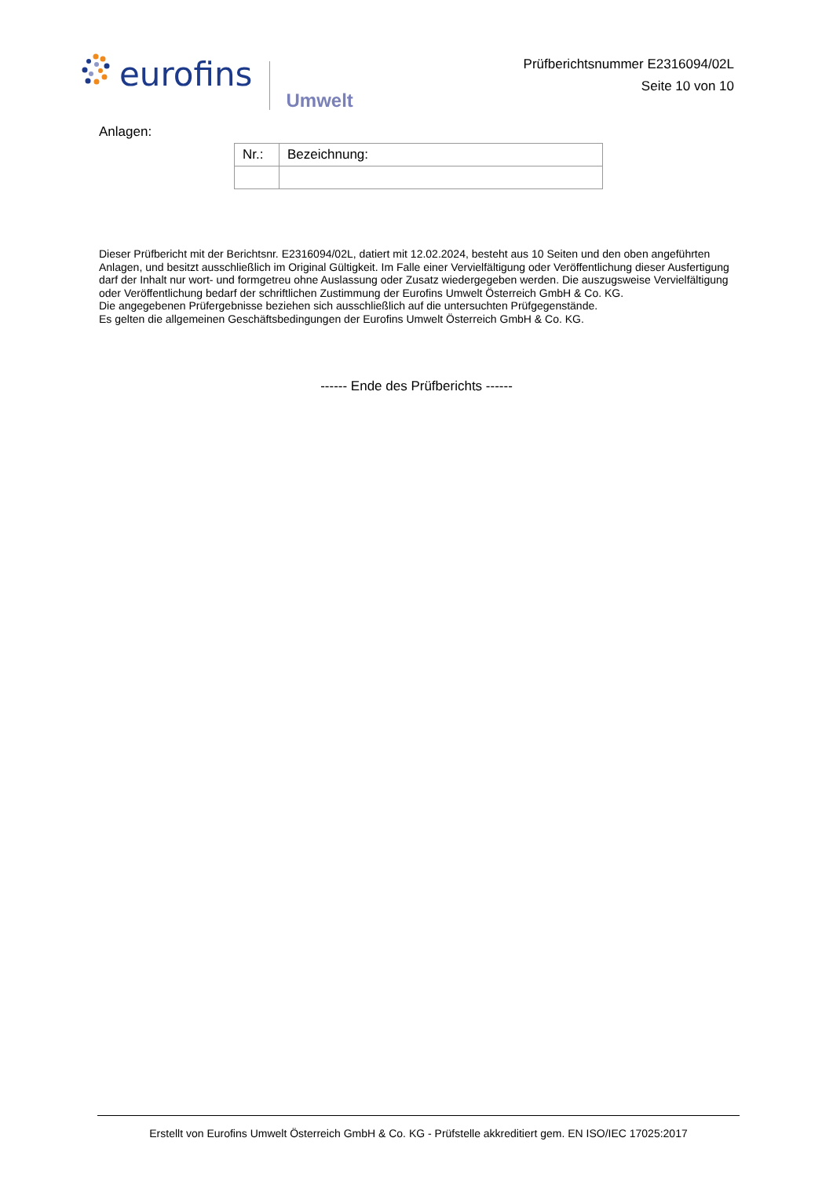eurofins Umwelt
Prüfberichtsnummer E2316094/02L
Seite 10 von 10
Anlagen:
| Nr.: | Bezeichnung: |
| --- | --- |
Dieser Prüfbericht mit der Berichtsnr. E2316094/02L, datiert mit 12.02.2024, besteht aus 10 Seiten und den oben angeführten Anlagen, und besitzt ausschließlich im Original Gültigkeit. Im Falle einer Vervielfältigung oder Veröffentlichung dieser Ausfertigung darf der Inhalt nur wort- und formgetreu ohne Auslassung oder Zusatz wiedergegeben werden. Die auszugsweise Vervielfältigung oder Veröffentlichung bedarf der schriftlichen Zustimmung der Eurofins Umwelt Österreich GmbH & Co. KG.
Die angegebenen Prüfergebnisse beziehen sich ausschließlich auf die untersuchten Prüfgegenstände.
Es gelten die allgemeinen Geschäftsbedingungen der Eurofins Umwelt Österreich GmbH & Co. KG.
------ Ende des Prüfberichts ------
Erstellt von Eurofins Umwelt Österreich GmbH & Co. KG - Prüfstelle akkreditiert gem. EN ISO/IEC 17025:2017